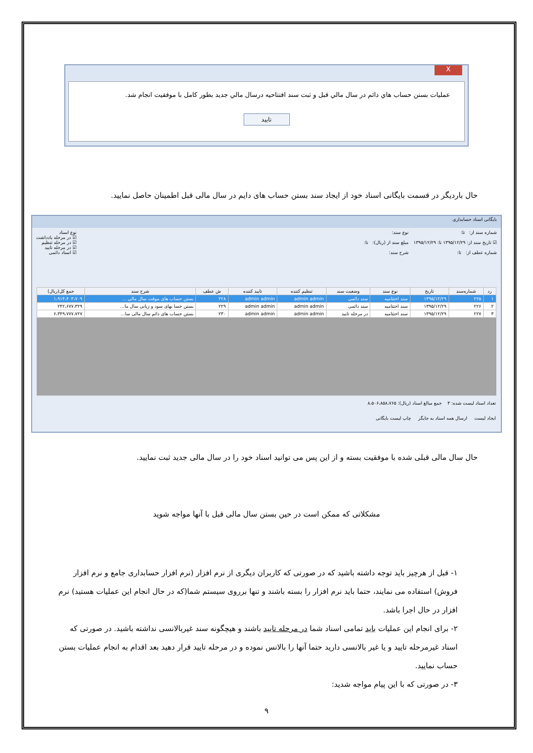X
عمليات بستن حساب هاي دائم در سال مالي قبل و ثبت سند افتتاحيه درسال مالي جديد بطور كامل با موفقيت انجام شد.
تایید
حال باردیگر در قسمت بایگانی اسناد خود از ایجاد سند بستن حساب های دایم در سال مالی قبل اطمینان حاصل نمایید.
بایگانی اسناد حسابداری
شماره سند از: تا:
☑ تاریخ سند از: ۱۳۹۵/۱۲/۲۹ تا: ۱۳۹۵/۱۲/۲۹
شماره عطف از: تا:
نوع سند:
مبلغ سند از (ریال): تا:
شرح سند:
نوع اسناد
☑ در مرحله یادداشت
☑ در مرحله تنظیم
☑ در مرحله تایید
☑ اسناد دائمی
| رد | شماره‌سند | تاریخ | نوع سند | وضعیت سند | تنظیم کننده | تایید کننده | ش عطف | شرح سند | جمع کل(ریال) |
| --- | --- | --- | --- | --- | --- | --- | --- | --- | --- |
| ۱ | ۲۲۵ | ۱۳۹۵/۱۲/۲۹ | سند اختتامیه | سند دائمی | admin admin | admin admin | ۲۲۸ | بستن حساب های موقت سال مالی ... | ۱،۹۱۴،۴۰۳،۷۰۹ |
| ۲ | ۲۲۶ | ۱۳۹۵/۱۲/۲۹ | سند اختتامیه | سند دائمی | admin admin | admin admin | ۲۲۹ | بستن حسا بهای سود و زیانی سال ما... | ۲۴۲،۶۷۷،۳۲۹ |
| ۳ | ۲۲۷ | ۱۳۹۵/۱۲/۲۹ | سند اختتامیه | در مرحله تایید | admin admin | admin admin | ۲۳۰ | بستن حساب های دائم سال مالی سا... | ۶،۳۴۹،۷۷۷،۷۲۷ |
تعداد اسناد لیست شده: ۳ جمع مبالغ اسناد (ریال): ۸،۵۰۶،۸۵۸،۷۶۵
ایجاد لیست ارسال همه اسناد به جایگر چاپ لیست بایگانی
حال سال مالی قبلی شده با موفقیت بسته و از این پس می توانید اسناد خود را در سال مالی جدید ثبت نمایید.
مشکلاتی که ممکن است در حین بستن سال مالی قبل با آنها مواجه شوید
۱- قبل از هرچیز باید توجه داشته باشید که در صورتی که کاربران دیگری از نرم افزار (نرم افزار حسابداری جامع و نرم افزار فروش) استفاده می نمایند، حتما باید نرم افزار را بسته باشند و تنها برروی سیستم شما(که در حال انجام این عملیات هستید) نرم افزار در حال اجرا باشد.
۲- برای انجام این عملیات باید تمامی اسناد شما در مرحله تایید باشند و هیچگونه سند غیربالانسی نداشته باشید. در صورتی که اسناد غیرمرحله تایید و یا غیر بالانسی دارید حتما آنها را بالانس نموده و در مرحله تایید قرار دهید بعد اقدام به انجام عملیات بستن حساب نمایید.
۳- در صورتی که با این پیام مواجه شدید:
۹